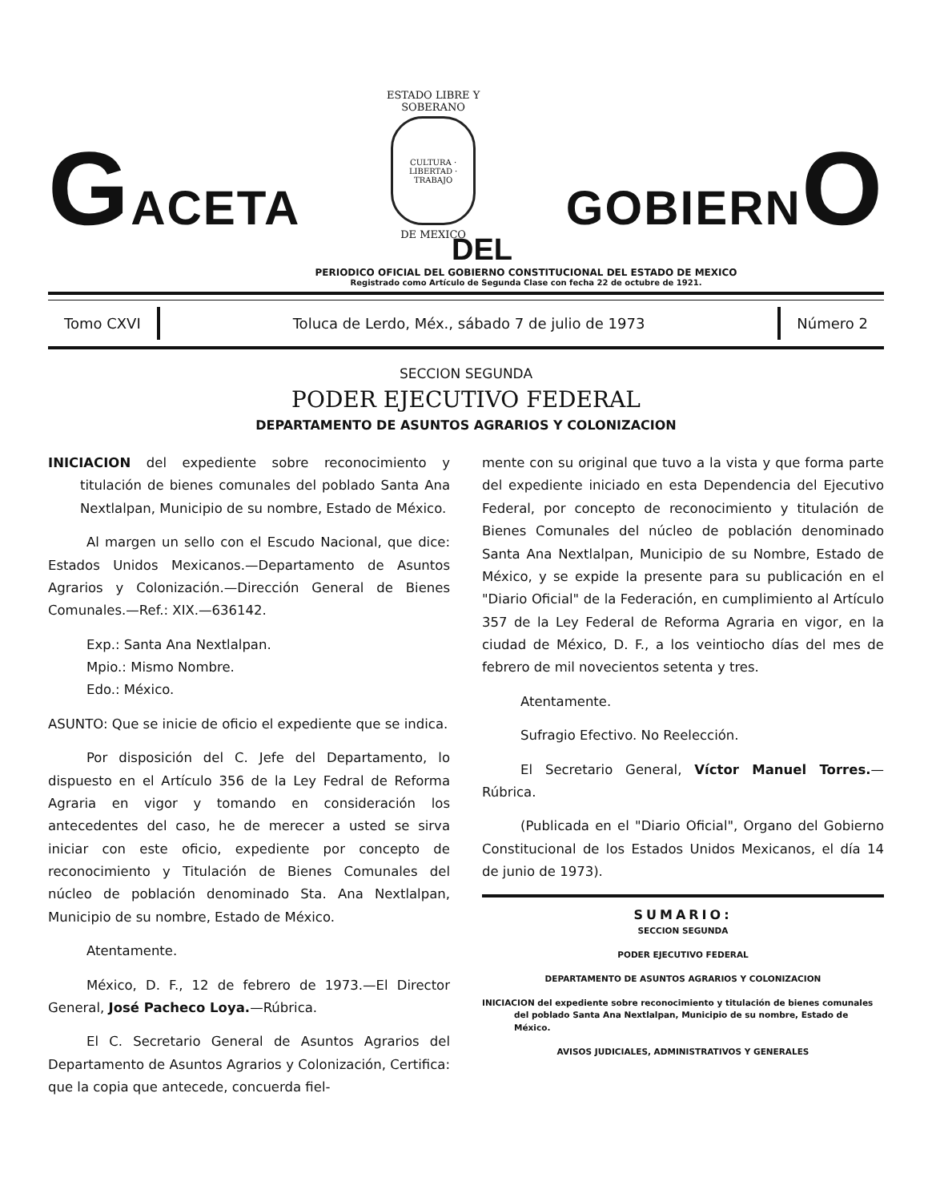GACETA
ESTADO LIBRE Y SOBERANO
CULTURA · LIBERTAD · TRABAJO
DE MEXICO
GOBIERNO
DEL
PERIODICO OFICIAL DEL GOBIERNO CONSTITUCIONAL DEL ESTADO DE MEXICO
Registrado como Artículo de Segunda Clase con fecha 22 de octubre de 1921.
Tomo CXVI Toluca de Lerdo, Méx., sábado 7 de julio de 1973
Número 2
SECCION SEGUNDA
PODER EJECUTIVO FEDERAL
DEPARTAMENTO DE ASUNTOS AGRARIOS Y COLONIZACION
INICIACION del expediente sobre reconocimiento y titulación de bienes comunales del poblado Santa Ana Nextlalpan, Municipio de su nombre, Estado de México.
Al margen un sello con el Escudo Nacional, que dice: Estados Unidos Mexicanos.—Departamento de Asuntos Agrarios y Colonización.—Dirección General de Bienes Comunales.—Ref.: XIX.—636142.
Exp.: Santa Ana Nextlalpan.
Mpio.: Mismo Nombre.
Edo.: México.
ASUNTO: Que se inicie de oficio el expediente que se indica.
Por disposición del C. Jefe del Departamento, lo dispuesto en el Artículo 356 de la Ley Fedral de Reforma Agraria en vigor y tomando en consideración los antecedentes del caso, he de merecer a usted se sirva iniciar con este oficio, expediente por concepto de reconocimiento y Titulación de Bienes Comunales del núcleo de población denominado Sta. Ana Nextlalpan, Municipio de su nombre, Estado de México.
Atentamente.
México, D. F., 12 de febrero de 1973.—El Director General, José Pacheco Loya.—Rúbrica.
El C. Secretario General de Asuntos Agrarios del Departamento de Asuntos Agrarios y Colonización, Certifica: que la copia que antecede, concuerda fiel-
mente con su original que tuvo a la vista y que forma parte del expediente iniciado en esta Dependencia del Ejecutivo Federal, por concepto de reconocimiento y titulación de Bienes Comunales del núcleo de población denominado Santa Ana Nextlalpan, Municipio de su Nombre, Estado de México, y se expide la presente para su publicación en el "Diario Oficial" de la Federación, en cumplimiento al Artículo 357 de la Ley Federal de Reforma Agraria en vigor, en la ciudad de México, D. F., a los veintiocho días del mes de febrero de mil novecientos setenta y tres.
Atentamente.
Sufragio Efectivo. No Reelección.
El Secretario General, Víctor Manuel Torres.—Rúbrica.
(Publicada en el "Diario Oficial", Organo del Gobierno Constitucional de los Estados Unidos Mexicanos, el día 14 de junio de 1973).
SUMARIO:
SECCION SEGUNDA
PODER EJECUTIVO FEDERAL
DEPARTAMENTO DE ASUNTOS AGRARIOS Y COLONIZACION
INICIACION del expediente sobre reconocimiento y titulación de bienes comunales del poblado Santa Ana Nextlalpan, Municipio de su nombre, Estado de México.
AVISOS JUDICIALES, ADMINISTRATIVOS Y GENERALES